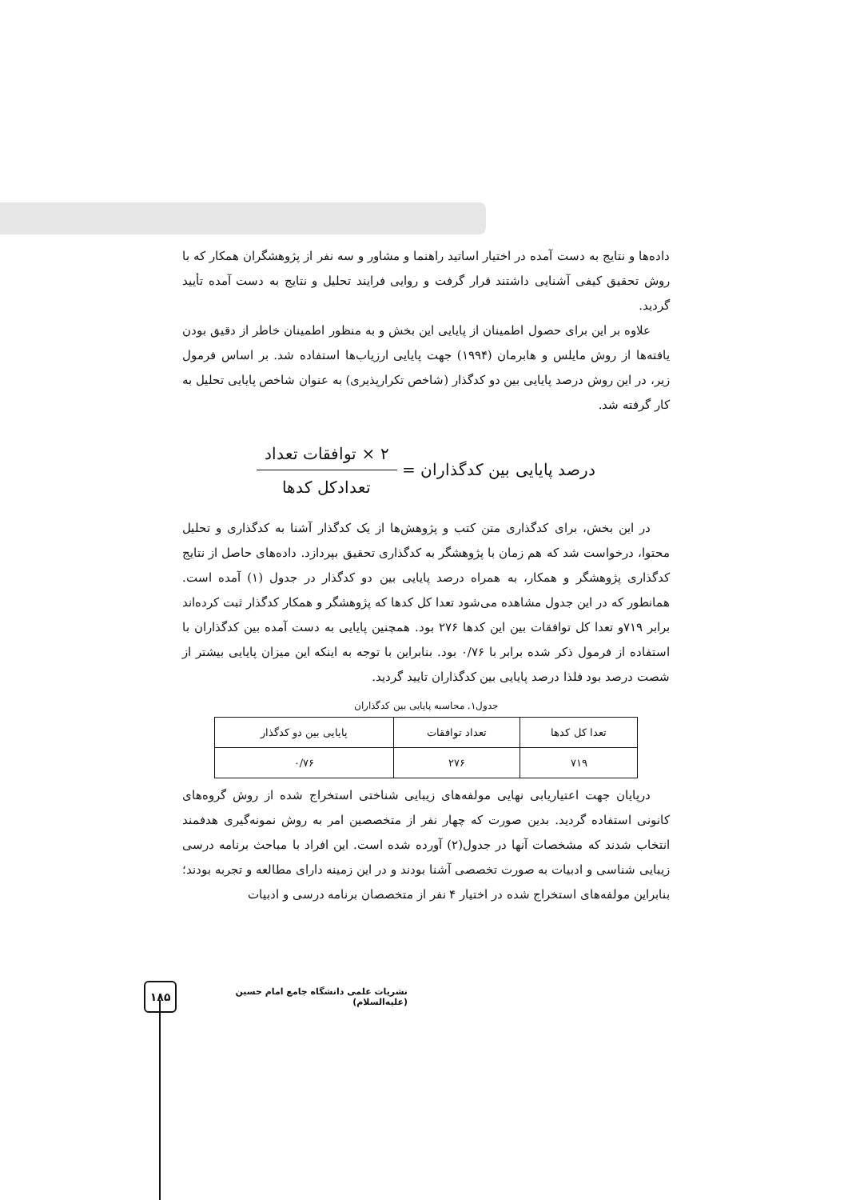داده‌ها و نتایج به دست آمده در اختیار اساتید راهنما و مشاور و سه نفر از پژوهشگران همکار که با روش تحقیق کیفی آشنایی داشتند قرار گرفت و روایی فرایند تحلیل و نتایج به دست آمده تأیید گردید.
علاوه بر این برای حصول اطمینان از پایایی این بخش و به منظور اطمینان خاطر از دقیق بودن یافته‌ها از روش مایلس و هابرمان (۱۹۹۴) جهت پایایی ارزیاب‌ها استفاده شد. بر اساس فرمول زیر، در این روش درصد پایایی بین دو کدگذار (شاخص تکرارپذیری) به عنوان شاخص پایایی تحلیل به کار گرفته شد.
درصد پایایی بین کدگذاران =
۲ × توافقات تعداد
تعدادکل کدها
در این بخش، برای کدگذاری متن کتب و پژوهش‌ها از یک کدگذار آشنا به کدگذاری و تحلیل محتوا، درخواست شد که هم زمان با پژوهشگر به کدگذاری تحقیق بپردازد. داده‌های حاصل از نتایج کدگذاری پژوهشگر و همکار، به همراه درصد پایایی بین دو کدگذار در جدول (۱) آمده است. همانطور که در این جدول مشاهده می‌شود تعدا کل کدها که پژوهشگر و همکار کدگذار ثبت کرده‌اند برابر ۷۱۹و تعدا کل توافقات بین این کدها ۲۷۶ بود. همچنین پایایی به دست آمده بین کدگذاران با استفاده از فرمول ذکر شده برابر با ۰/۷۶ بود. بنابراین با توجه به اینکه این میزان پایایی بیشتر از شصت درصد بود فلذا درصد پایایی بین کدگذاران تایید گردید.
جدول۱. محاسبه پایایی بین کدگذاران
| تعدا کل کدها | تعداد توافقات | پایایی بین دو کدگذار |
| --- | --- | --- |
| ۷۱۹ | ۲۷۶ | ۰/۷۶ |
درپایان جهت اعتیاریابی نهایی مولفه‌های زیبایی شناختی استخراج شده از روش گروه‌های کانونی استفاده گردید. بدین صورت که چهار نفر از متخصصین امر به روش نمونه‌گیری هدفمند انتخاب شدند که مشخصات آنها در جدول(۲) آورده شده است. این افراد با مباحث برنامه درسی زیبایی شناسی و ادبیات به صورت تخصصی آشنا بودند و در این زمینه دارای مطالعه و تجربه بودند؛ بنابراین مولفه‌های استخراج شده در اختیار ۴ نفر از متخصصان برنامه درسی و ادبیات
۱۸۵
نشریات علمی دانشگاه جامع امام حسین (علیه‌السلام)